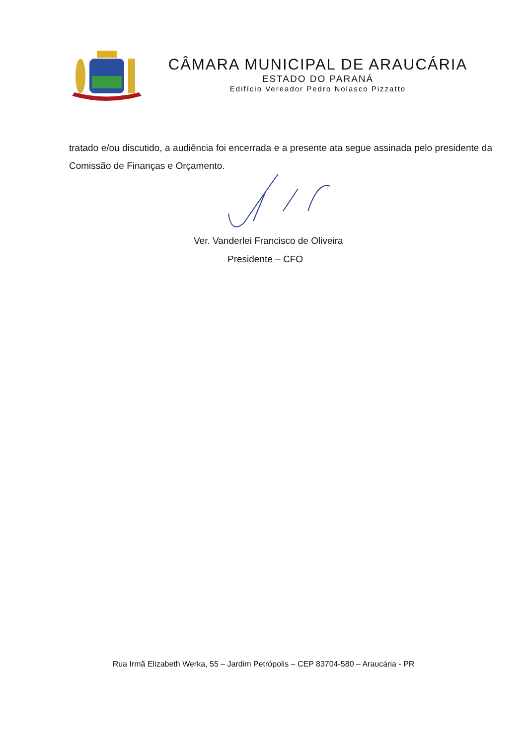CÂMARA MUNICIPAL DE ARAUCÁRIA
ESTADO DO PARANÁ
Edifício Vereador Pedro Nolasco Pizzatto
tratado e/ou discutido, a audiência foi encerrada e a presente ata segue assinada pelo presidente da Comissão de Finanças e Orçamento.
Ver. Vanderlei Francisco de Oliveira
Presidente – CFO
Rua Irmã Elizabeth Werka, 55 – Jardim Petrópolis – CEP 83704-580 – Araucária - PR